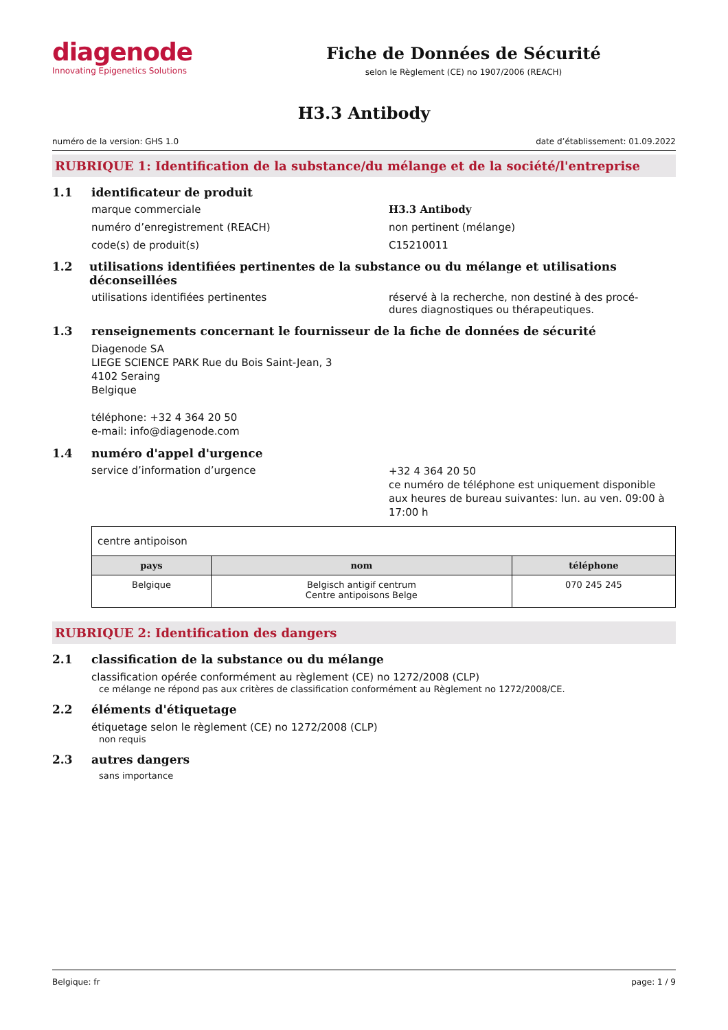diagenode
Innovating Epigenetics Solutions
Fiche de Données de Sécurité
selon le Règlement (CE) no 1907/2006 (REACH)
H3.3 Antibody
numéro de la version: GHS 1.0 date d’établissement: 01.09.2022
RUBRIQUE 1: Identification de la substance/du mélange et de la société/l'entreprise
1.1 identificateur de produit
marque commerciale H3.3 Antibody
numéro d’enregistrement (REACH) non pertinent (mélange)
code(s) de produit(s) C15210011
1.2 utilisations identifiées pertinentes de la substance ou du mélange et utilisations déconseillées
utilisations identifiées pertinentes réservé à la recherche, non destiné à des procé-
dures diagnostiques ou thérapeutiques.
1.3 renseignements concernant le fournisseur de la fiche de données de sécurité
Diagenode SA
LIEGE SCIENCE PARK Rue du Bois Saint-Jean, 3
4102 Seraing
Belgique
téléphone: +32 4 364 20 50
e-mail: info@diagenode.com
1.4 numéro d'appel d'urgence
service d’information d’urgence
+32 4 364 20 50
ce numéro de téléphone est uniquement disponible aux heures de bureau suivantes: lun. au ven. 09:00 à 17:00 h
| centre antipoison | | |
| pays | nom | téléphone |
| Belgique | Belgisch antigif centrum Centre antipoisons Belge | 070 245 245 |
RUBRIQUE 2: Identification des dangers
2.1 classification de la substance ou du mélange
classification opérée conformément au règlement (CE) no 1272/2008 (CLP)
ce mélange ne répond pas aux critères de classification conformément au Règlement no 1272/2008/CE.
2.2 éléments d'étiquetage
étiquetage selon le règlement (CE) no 1272/2008 (CLP)
non requis
2.3 autres dangers
sans importance
Belgique: fr page: 1 / 9